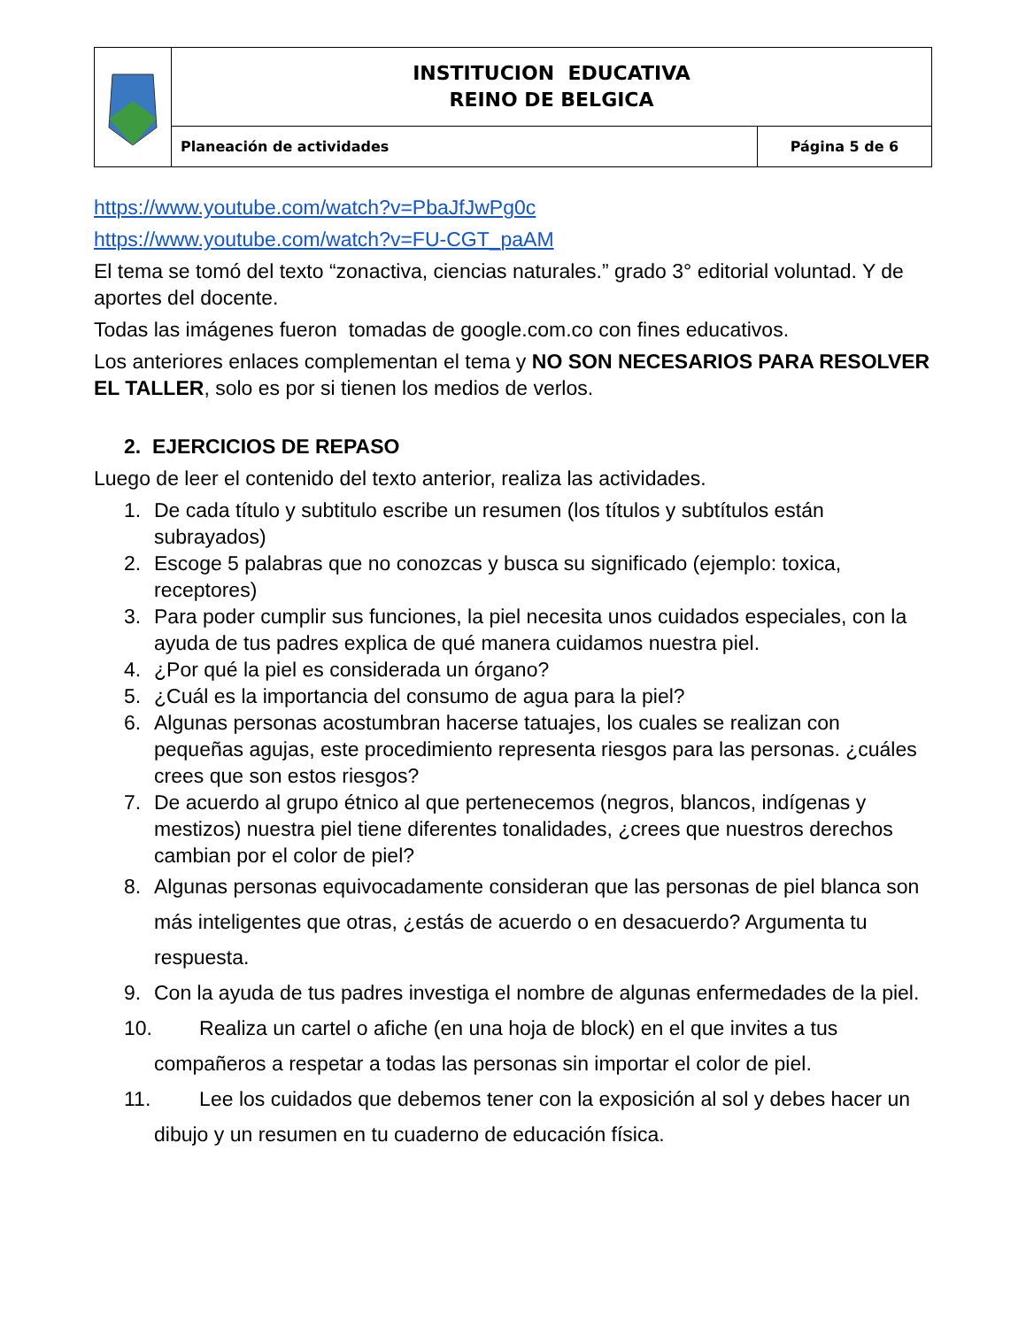| | INSTITUCION EDUCATIVA REINO DE BELGICA | |
| | Planeación de actividades | Página 5 de 6 |
https://www.youtube.com/watch?v=PbaJfJwPg0c
https://www.youtube.com/watch?v=FU-CGT_paAM
El tema se tomó del texto “zonactiva, ciencias naturales.” grado 3° editorial voluntad. Y de aportes del docente.
Todas las imágenes fueron tomadas de google.com.co con fines educativos.
Los anteriores enlaces complementan el tema y NO SON NECESARIOS PARA RESOLVER EL TALLER, solo es por si tienen los medios de verlos.
2. EJERCICIOS DE REPASO
Luego de leer el contenido del texto anterior, realiza las actividades.
1. De cada título y subtitulo escribe un resumen (los títulos y subtítulos están subrayados)
2. Escoge 5 palabras que no conozcas y busca su significado (ejemplo: toxica, receptores)
3. Para poder cumplir sus funciones, la piel necesita unos cuidados especiales, con la ayuda de tus padres explica de qué manera cuidamos nuestra piel.
4. ¿Por qué la piel es considerada un órgano?
5. ¿Cuál es la importancia del consumo de agua para la piel?
6. Algunas personas acostumbran hacerse tatuajes, los cuales se realizan con pequeñas agujas, este procedimiento representa riesgos para las personas. ¿cuáles crees que son estos riesgos?
7. De acuerdo al grupo étnico al que pertenecemos (negros, blancos, indígenas y mestizos) nuestra piel tiene diferentes tonalidades, ¿crees que nuestros derechos cambian por el color de piel?
8. Algunas personas equivocadamente consideran que las personas de piel blanca son más inteligentes que otras, ¿estás de acuerdo o en desacuerdo? Argumenta tu respuesta.
9. Con la ayuda de tus padres investiga el nombre de algunas enfermedades de la piel.
10. Realiza un cartel o afiche (en una hoja de block) en el que invites a tus compañeros a respetar a todas las personas sin importar el color de piel.
11. Lee los cuidados que debemos tener con la exposición al sol y debes hacer un dibujo y un resumen en tu cuaderno de educación física.